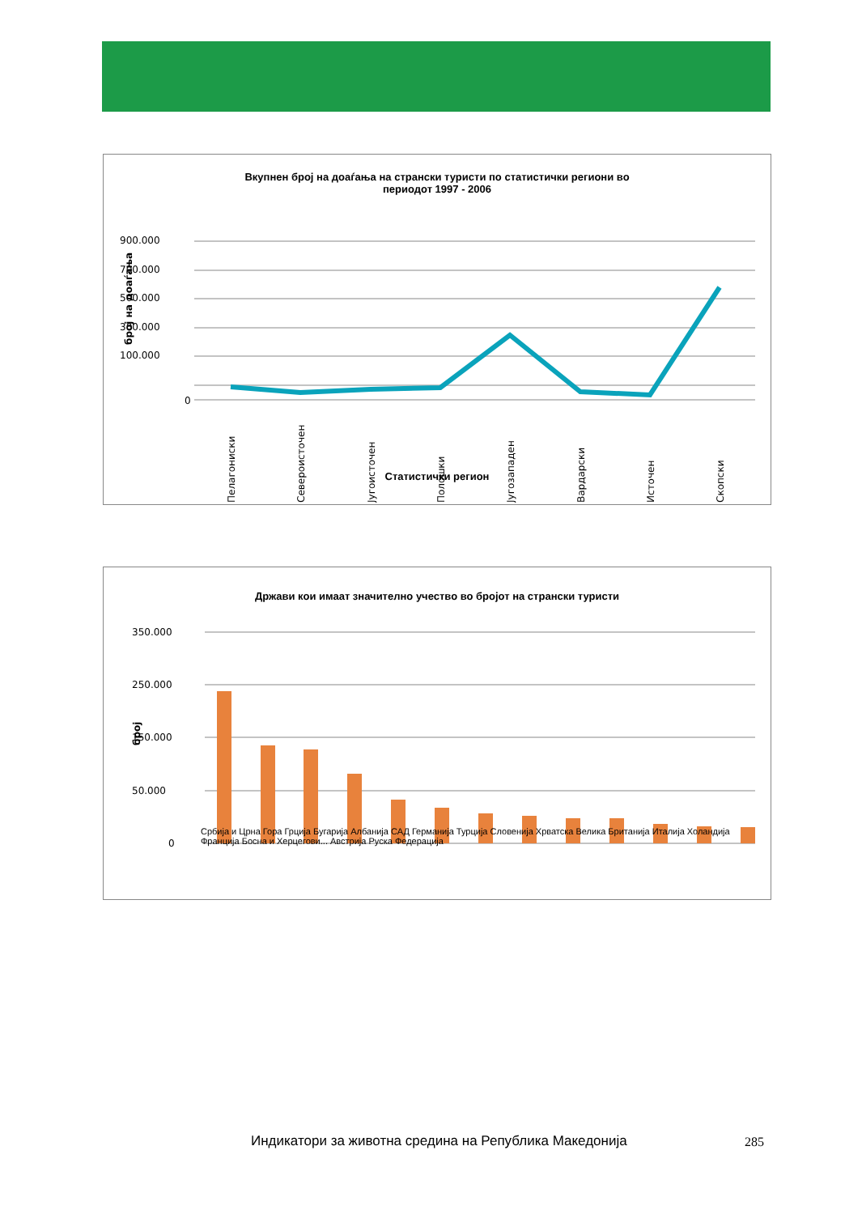Вкупнен број на доаѓања на странски туристи по статистички региони во
периодот 1997 - 2006
900.000
700.000
500.000
300.000
100.000
0
број на доаѓања
Пелагониски
Североисточен
Југоисточен
Полошки
Југозападен
Вардарски
Источен
Скопски
Статистички регион
Држави кои имаат значително учество во бројот на странски туристи
350.000
250.000
150.000
50.000
0
број
Србија и Црна Гора Грција Бугарија Албанија САД Германија Турција Словенија Хрватска Велика Британија Италија Холандија Франција Босна и Херцегови... Австрија Руска Федерација
Индикатори за животна средина на Република Македонија
285